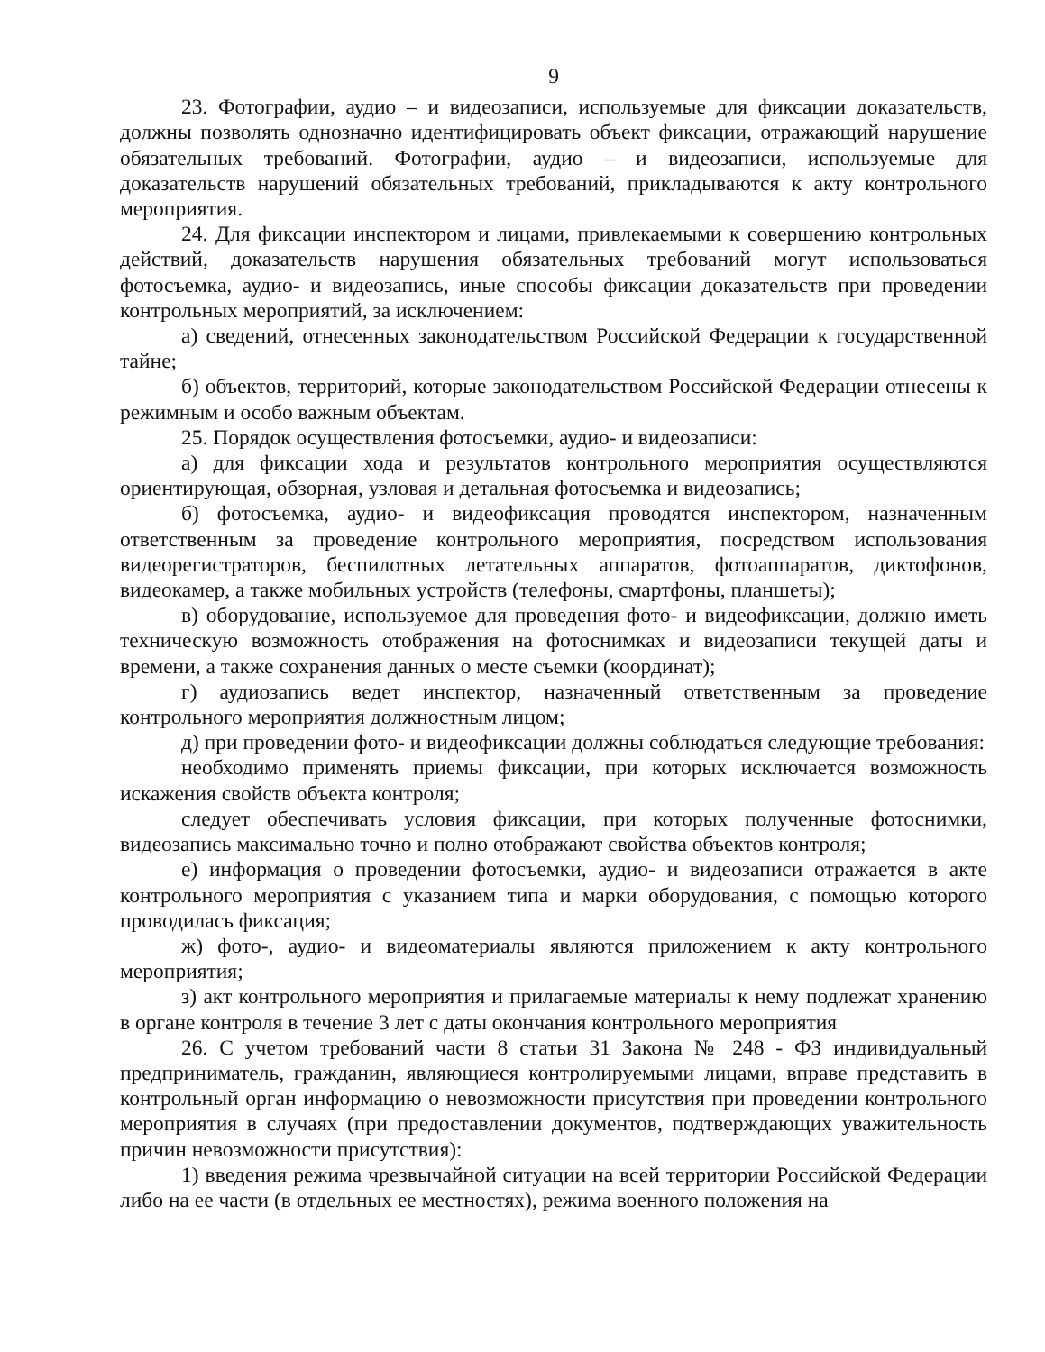9
23. Фотографии, аудио – и видеозаписи, используемые для фиксации доказательств, должны позволять однозначно идентифицировать объект фиксации, отражающий нарушение обязательных требований. Фотографии, аудио – и видеозаписи, используемые для доказательств нарушений обязательных требований, прикладываются к акту контрольного мероприятия.
24. Для фиксации инспектором и лицами, привлекаемыми к совершению контрольных действий, доказательств нарушения обязательных требований могут использоваться фотосъемка, аудио- и видеозапись, иные способы фиксации доказательств при проведении контрольных мероприятий, за исключением:
а) сведений, отнесенных законодательством Российской Федерации к государственной тайне;
б) объектов, территорий, которые законодательством Российской Федерации отнесены к режимным и особо важным объектам.
25. Порядок осуществления фотосъемки, аудио- и видеозаписи:
а) для фиксации хода и результатов контрольного мероприятия осуществляются ориентирующая, обзорная, узловая и детальная фотосъемка и видеозапись;
б) фотосъемка, аудио- и видеофиксация проводятся инспектором, назначенным ответственным за проведение контрольного мероприятия, посредством использования видеорегистраторов, беспилотных летательных аппаратов, фотоаппаратов, диктофонов, видеокамер, а также мобильных устройств (телефоны, смартфоны, планшеты);
в) оборудование, используемое для проведения фото- и видеофиксации, должно иметь техническую возможность отображения на фотоснимках и видеозаписи текущей даты и времени, а также сохранения данных о месте съемки (координат);
г) аудиозапись ведет инспектор, назначенный ответственным за проведение контрольного мероприятия должностным лицом;
д) при проведении фото- и видеофиксации должны соблюдаться следующие требования:
необходимо применять приемы фиксации, при которых исключается возможность искажения свойств объекта контроля;
следует обеспечивать условия фиксации, при которых полученные фотоснимки, видеозапись максимально точно и полно отображают свойства объектов контроля;
е) информация о проведении фотосъемки, аудио- и видеозаписи отражается в акте контрольного мероприятия с указанием типа и марки оборудования, с помощью которого проводилась фиксация;
ж) фото-, аудио- и видеоматериалы являются приложением к акту контрольного мероприятия;
з) акт контрольного мероприятия и прилагаемые материалы к нему подлежат хранению в органе контроля в течение 3 лет с даты окончания контрольного мероприятия
26. С учетом требований части 8 статьи 31 Закона № 248 - ФЗ индивидуальный предприниматель, гражданин, являющиеся контролируемыми лицами, вправе представить в контрольный орган информацию о невозможности присутствия при проведении контрольного мероприятия в случаях (при предоставлении документов, подтверждающих уважительность причин невозможности присутствия):
1) введения режима чрезвычайной ситуации на всей территории Российской Федерации либо на ее части (в отдельных ее местностях), режима военного положения на